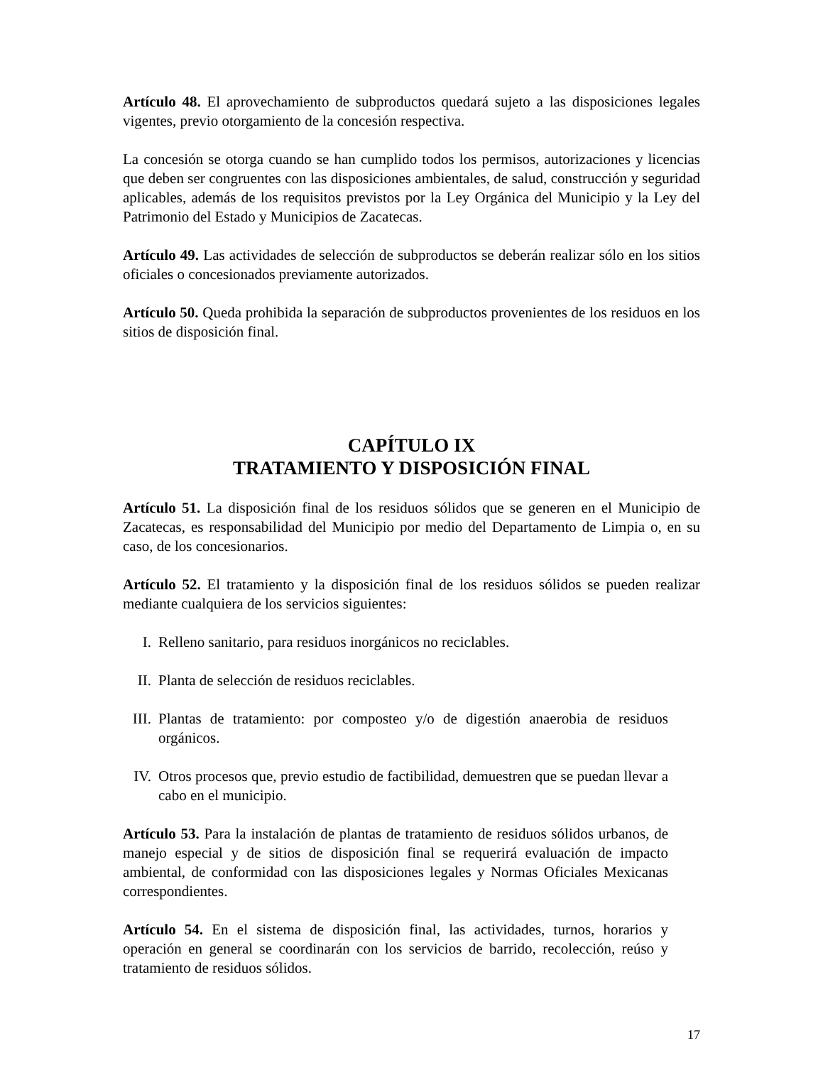Artículo 48. El aprovechamiento de subproductos quedará sujeto a las disposiciones legales vigentes, previo otorgamiento de la concesión respectiva.
La concesión se otorga cuando se han cumplido todos los permisos, autorizaciones y licencias que deben ser congruentes con las disposiciones ambientales, de salud, construcción y seguridad aplicables, además de los requisitos previstos por la Ley Orgánica del Municipio y la Ley del Patrimonio del Estado y Municipios de Zacatecas.
Artículo 49. Las actividades de selección de subproductos se deberán realizar sólo en los sitios oficiales o concesionados previamente autorizados.
Artículo 50. Queda prohibida la separación de subproductos provenientes de los residuos en los sitios de disposición final.
CAPÍTULO IX
TRATAMIENTO Y DISPOSICIÓN FINAL
Artículo 51. La disposición final de los residuos sólidos que se generen en el Municipio de Zacatecas, es responsabilidad del Municipio por medio del Departamento de Limpia o, en su caso, de los concesionarios.
Artículo 52. El tratamiento y la disposición final de los residuos sólidos se pueden realizar mediante cualquiera de los servicios siguientes:
I. Relleno sanitario, para residuos inorgánicos no reciclables.
II. Planta de selección de residuos reciclables.
III. Plantas de tratamiento: por composteo y/o de digestión anaerobia de residuos orgánicos.
IV. Otros procesos que, previo estudio de factibilidad, demuestren que se puedan llevar a cabo en el municipio.
Artículo 53. Para la instalación de plantas de tratamiento de residuos sólidos urbanos, de manejo especial y de sitios de disposición final se requerirá evaluación de impacto ambiental, de conformidad con las disposiciones legales y Normas Oficiales Mexicanas correspondientes.
Artículo 54. En el sistema de disposición final, las actividades, turnos, horarios y operación en general se coordinarán con los servicios de barrido, recolección, reúso y tratamiento de residuos sólidos.
17